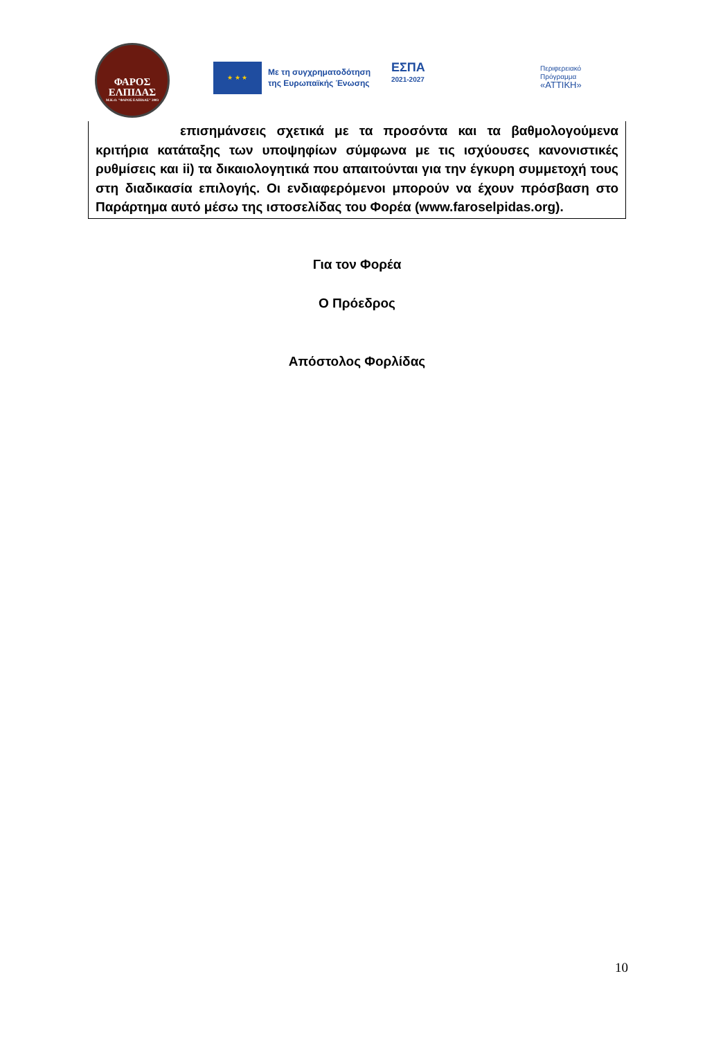ΦΑΡΟΣ
ΕΛΠΙΔΑΣ
Μ.Κ.Ο. "ΦΑΡΟΣ ΕΛΠΙΔΑΣ" 2003
★ ★ ★
Με τη συγχρηματοδότηση
της Ευρωπαϊκής Ένωσης
ΕΣΠΑ
2021-2027
Περιφερειακό
Πρόγραμμα
«ΑΤΤΙΚΗ»
επισημάνσεις σχετικά με τα προσόντα και τα βαθμολογούμενα κριτήρια κατάταξης των υποψηφίων σύμφωνα με τις ισχύουσες κανονιστικές ρυθμίσεις και ii) τα δικαιολογητικά που απαιτούνται για την έγκυρη συμμετοχή τους στη διαδικασία επιλογής. Οι ενδιαφερόμενοι μπορούν να έχουν πρόσβαση στο Παράρτημα αυτό μέσω της ιστοσελίδας του Φορέα (www.faroselpidas.org).
Για τον Φορέα
Ο Πρόεδρος
Απόστολος Φορλίδας
10